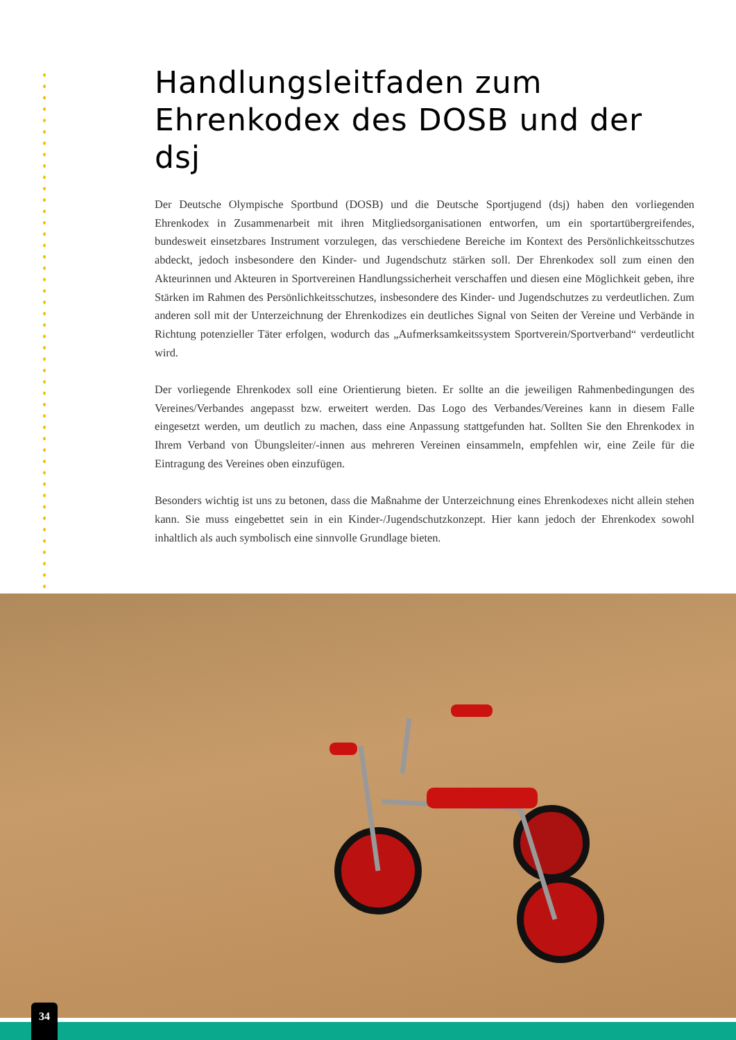Handlungsleitfaden zum Ehrenkodex des DOSB und der dsj
Der Deutsche Olympische Sportbund (DOSB) und die Deutsche Sportjugend (dsj) haben den vorliegenden Ehrenkodex in Zusammenarbeit mit ihren Mitgliedsorganisationen entworfen, um ein sportartübergreifendes, bundesweit einsetzbares Instrument vorzulegen, das verschiedene Bereiche im Kontext des Persönlichkeitsschutzes abdeckt, jedoch insbesondere den Kinder- und Jugendschutz stärken soll. Der Ehrenkodex soll zum einen den Akteurinnen und Akteuren in Sportvereinen Handlungssicherheit verschaffen und diesen eine Möglichkeit geben, ihre Stärken im Rahmen des Persönlichkeitsschutzes, insbesondere des Kinder- und Jugendschutzes zu verdeutlichen. Zum anderen soll mit der Unterzeichnung der Ehrenkodizes ein deutliches Signal von Seiten der Vereine und Verbände in Richtung potenzieller Täter erfolgen, wodurch das „Aufmerksamkeitssystem Sportverein/Sportverband“ verdeutlicht wird.
Der vorliegende Ehrenkodex soll eine Orientierung bieten. Er sollte an die jeweiligen Rahmenbedingungen des Vereines/Verbandes angepasst bzw. erweitert werden. Das Logo des Verbandes/Vereines kann in diesem Falle eingesetzt werden, um deutlich zu machen, dass eine Anpassung stattgefunden hat. Sollten Sie den Ehrenkodex in Ihrem Verband von Übungsleiter/-innen aus mehreren Vereinen einsammeln, empfehlen wir, eine Zeile für die Eintragung des Vereines oben einzufügen.
Besonders wichtig ist uns zu betonen, dass die Maßnahme der Unterzeichnung eines Ehrenkodexes nicht allein stehen kann. Sie muss eingebettet sein in ein Kinder-/Jugendschutzkonzept. Hier kann jedoch der Ehrenkodex sowohl inhaltlich als auch symbolisch eine sinnvolle Grundlage bieten.
34